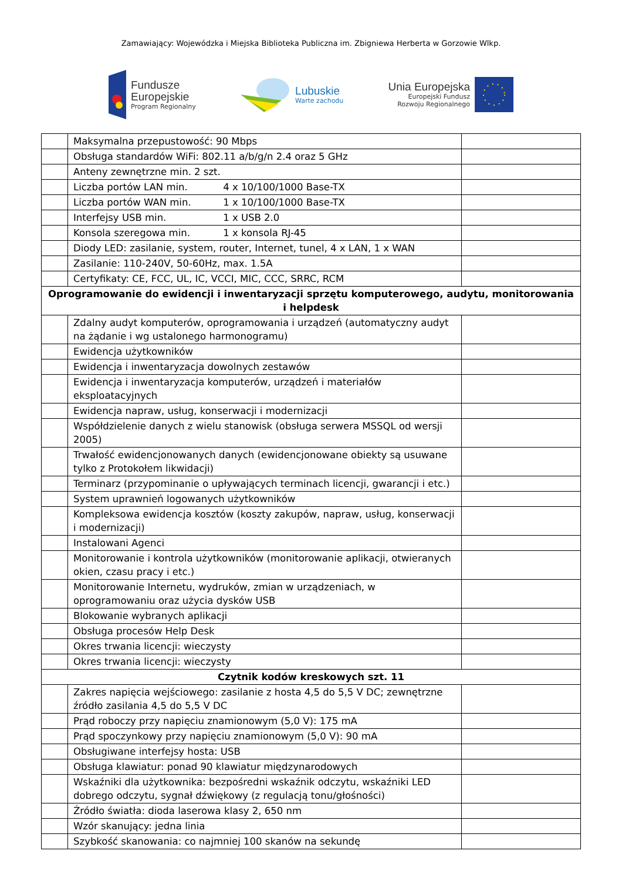Zamawiający: Wojewódzka i Miejska Biblioteka Publiczna im. Zbigniewa Herberta w Gorzowie Wlkp.
Fundusze
Europejskie
Program Regionalny
Lubuskie
Warte zachodu
Unia Europejska
Europejski Fundusz
Rozwoju Regionalnego
| | Maksymalna przepustowość: 90 Mbps | |
| | Obsługa standardów WiFi: 802.11 a/b/g/n 2.4 oraz 5 GHz | |
| | Anteny zewnętrzne min. 2 szt. | |
| | Liczba portów LAN min. 4 x 10/100/1000 Base-TX | |
| | Liczba portów WAN min. 1 x 10/100/1000 Base-TX | |
| | Interfejsy USB min. 1 x USB 2.0 | |
| | Konsola szeregowa min. 1 x konsola RJ-45 | |
| | Diody LED: zasilanie, system, router, Internet, tunel, 4 x LAN, 1 x WAN | |
| | Zasilanie: 110-240V, 50-60Hz, max. 1.5A | |
| | Certyfikaty: CE, FCC, UL, IC, VCCI, MIC, CCC, SRRC, RCM | |
| Oprogramowanie do ewidencji i inwentaryzacji sprzętu komputerowego, audytu, monitorowania i helpdesk | | |
| | Zdalny audyt komputerów, oprogramowania i urządzeń (automatyczny audyt na żądanie i wg ustalonego harmonogramu) | |
| | Ewidencja użytkowników | |
| | Ewidencja i inwentaryzacja dowolnych zestawów | |
| | Ewidencja i inwentaryzacja komputerów, urządzeń i materiałów eksploatacyjnych | |
| | Ewidencja napraw, usług, konserwacji i modernizacji | |
| | Współdzielenie danych z wielu stanowisk (obsługa serwera MSSQL od wersji 2005) | |
| | Trwałość ewidencjonowanych danych (ewidencjonowane obiekty są usuwane tylko z Protokołem likwidacji) | |
| | Terminarz (przypominanie o upływających terminach licencji, gwarancji i etc.) | |
| | System uprawnień logowanych użytkowników | |
| | Kompleksowa ewidencja kosztów (koszty zakupów, napraw, usług, konserwacji i modernizacji) | |
| | Instalowani Agenci | |
| | Monitorowanie i kontrola użytkowników (monitorowanie aplikacji, otwieranych okien, czasu pracy i etc.) | |
| | Monitorowanie Internetu, wydruków, zmian w urządzeniach, w oprogramowaniu oraz użycia dysków USB | |
| | Blokowanie wybranych aplikacji | |
| | Obsługa procesów Help Desk | |
| | Okres trwania licencji: wieczysty | |
| | Okres trwania licencji: wieczysty | |
| Czytnik kodów kreskowych szt. 11 | | |
| | Zakres napięcia wejściowego: zasilanie z hosta 4,5 do 5,5 V DC; zewnętrzne źródło zasilania 4,5 do 5,5 V DC | |
| | Prąd roboczy przy napięciu znamionowym (5,0 V): 175 mA | |
| | Prąd spoczynkowy przy napięciu znamionowym (5,0 V): 90 mA | |
| | Obsługiwane interfejsy hosta: USB | |
| | Obsługa klawiatur: ponad 90 klawiatur międzynarodowych | |
| | Wskaźniki dla użytkownika: bezpośredni wskaźnik odczytu, wskaźniki LED dobrego odczytu, sygnał dźwiękowy (z regulacją tonu/głośności) | |
| | Źródło światła: dioda laserowa klasy 2, 650 nm | |
| | Wzór skanujący: jedna linia | |
| | Szybkość skanowania: co najmniej 100 skanów na sekundę | |